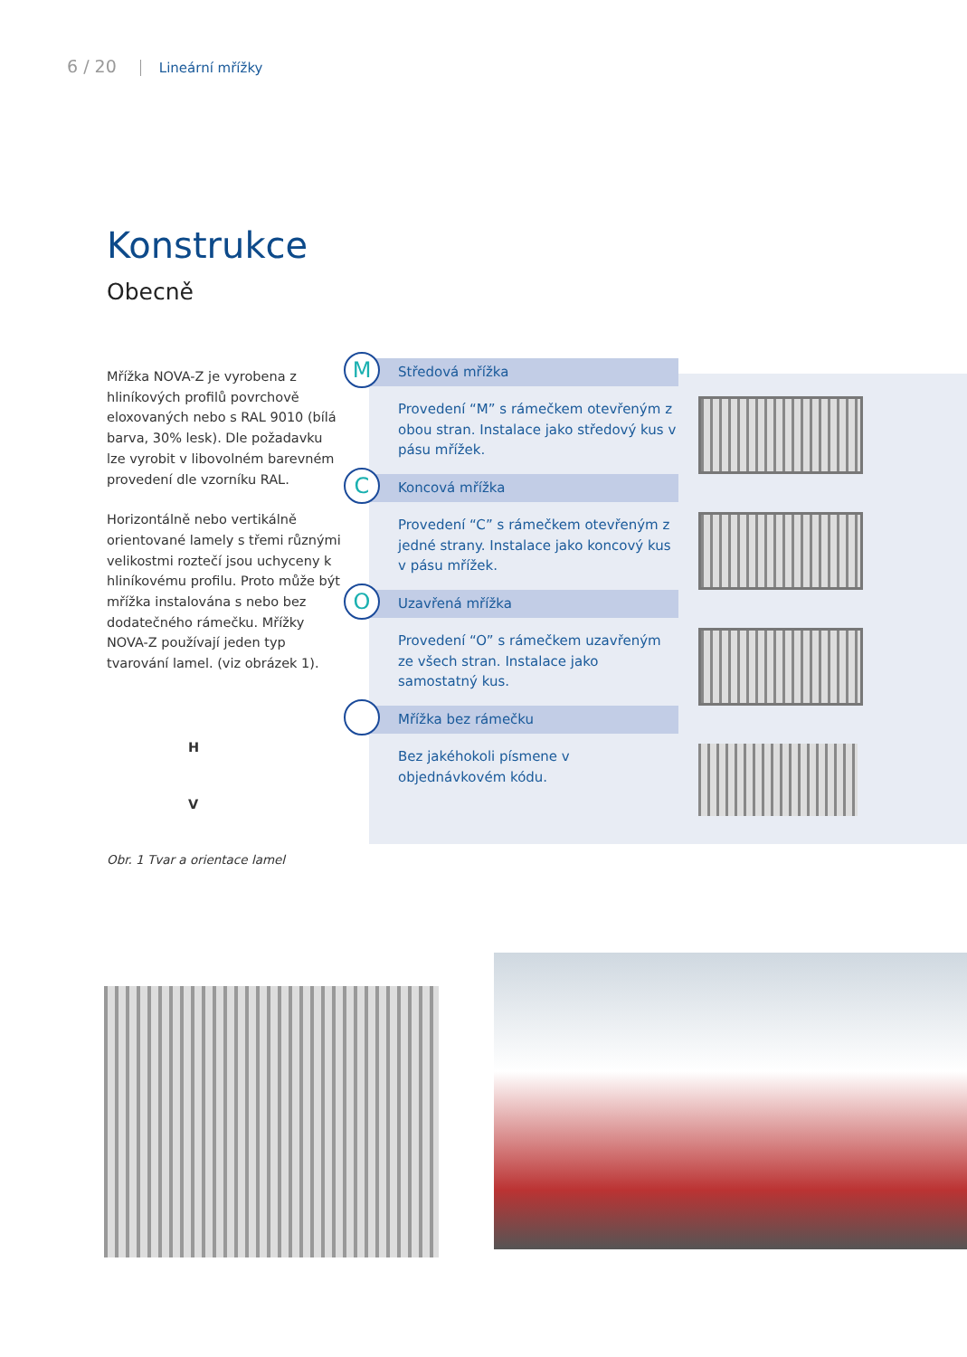6 / 20 Lineární mřížky
Konstrukce
Obecně
Mřížka NOVA-Z je vyrobena z hliníkových profilů povrchově eloxovaných nebo s RAL 9010 (bílá barva, 30% lesk). Dle požadavku lze vyrobit v libovolném barevném provedení dle vzorníku RAL.
Horizontálně nebo vertikálně orientované lamely s třemi různými velikostmi roztečí jsou uchyceny k hliníkovému profilu. Proto může být mřížka instalována s nebo bez dodatečného rámečku. Mřížky NOVA-Z používají jeden typ tvarování lamel. (viz obrázek 1).
H
V
M
Středová mřížka
Provedení “M” s rámečkem otevřeným z obou stran. Instalace jako středový kus v pásu mřížek.
C
Koncová mřížka
Provedení “C” s rámečkem otevřeným z jedné strany. Instalace jako koncový kus v pásu mřížek.
O
Uzavřená mřížka
Provedení “O” s rámečkem uzavřeným ze všech stran. Instalace jako samostatný kus.
Mřížka bez rámečku
Bez jakéhokoli písmene v objednávkovém kódu.
Obr. 1 Tvar a orientace lamel